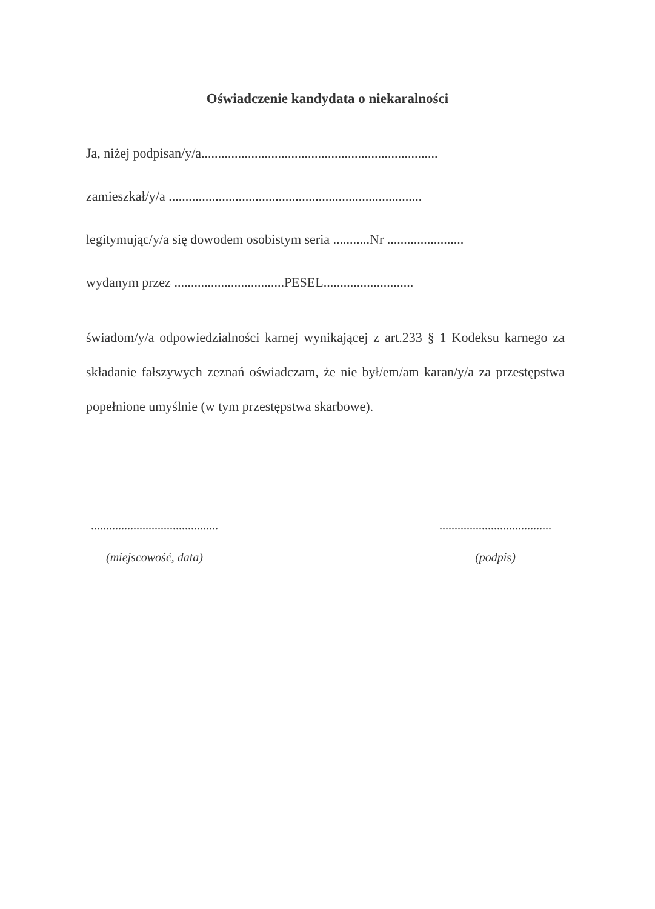Oświadczenie kandydata o niekaralności
Ja, niżej podpisan/y/a.......................................................................
zamieszkał/y/a ............................................................................
legitymując/y/a się dowodem osobistym seria ...........Nr .......................
wydanym przez .................................PESEL...........................
świadom/y/a odpowiedzialności karnej wynikającej z art.233 § 1 Kodeksu karnego za składanie fałszywych zeznań oświadczam, że nie był/em/am karan/y/a za przestępstwa popełnione umyślnie (w tym przestępstwa skarbowe).
..........................................
(miejscowość, data)
.....................................
(podpis)